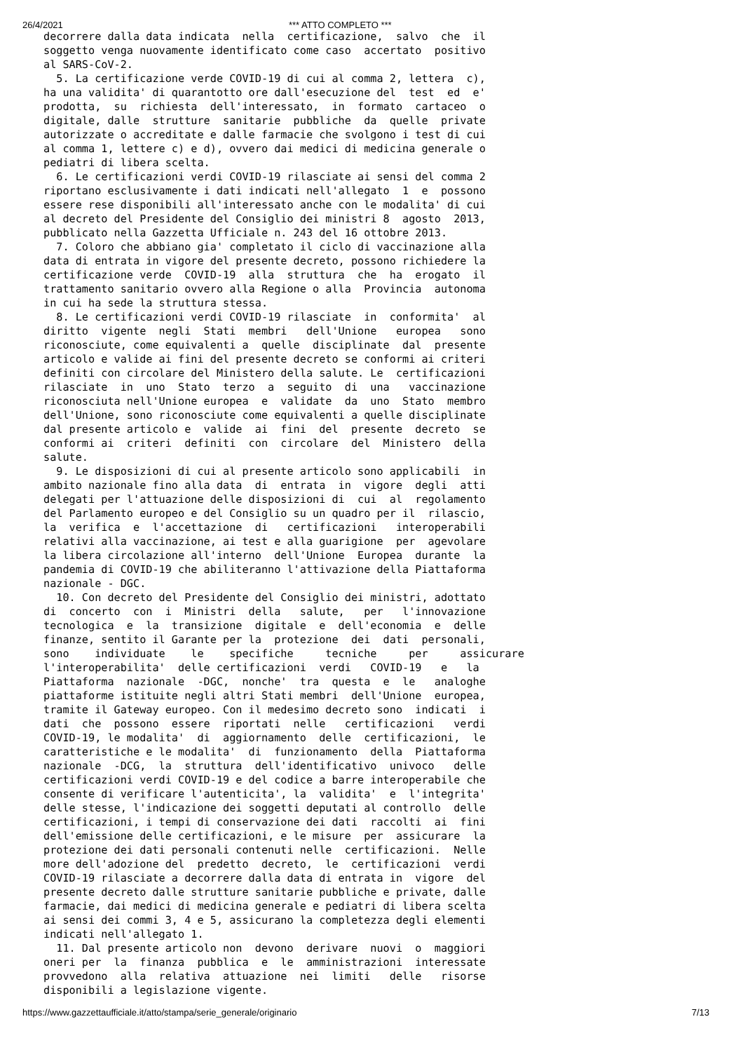26/4/2021 *** ATTO COMPLETO ***
decorrere dalla data indicata  nella  certificazione,  salvo  che  il
soggetto venga nuovamente identificato come caso  accertato  positivo
al SARS-CoV-2.
  5. La certificazione verde COVID-19 di cui al comma 2, lettera  c),
ha una validita' di quarantotto ore dall'esecuzione del  test  ed  e'
prodotta,  su  richiesta  dell'interessato,  in  formato  cartaceo  o
digitale, dalle  strutture  sanitarie  pubbliche  da  quelle  private
autorizzate o accreditate e dalle farmacie che svolgono i test di cui
al comma 1, lettere c) e d), ovvero dai medici di medicina generale o
pediatri di libera scelta.
  6. Le certificazioni verdi COVID-19 rilasciate ai sensi del comma 2
riportano esclusivamente i dati indicati nell'allegato  1  e  possono
essere rese disponibili all'interessato anche con le modalita' di cui
al decreto del Presidente del Consiglio dei ministri 8  agosto  2013,
pubblicato nella Gazzetta Ufficiale n. 243 del 16 ottobre 2013.
  7. Coloro che abbiano gia' completato il ciclo di vaccinazione alla
data di entrata in vigore del presente decreto, possono richiedere la
certificazione verde  COVID-19  alla  struttura  che  ha  erogato  il
trattamento sanitario ovvero alla Regione o alla  Provincia  autonoma
in cui ha sede la struttura stessa.
  8. Le certificazioni verdi COVID-19 rilasciate  in  conformita'  al
diritto  vigente  negli  Stati  membri   dell'Unione   europea   sono
riconosciute, come equivalenti a  quelle  disciplinate  dal  presente
articolo e valide ai fini del presente decreto se conformi ai criteri
definiti con circolare del Ministero della salute. Le  certificazioni
rilasciate  in  uno  Stato  terzo  a  seguito  di  una   vaccinazione
riconosciuta nell'Unione europea  e  validate  da  uno  Stato  membro
dell'Unione, sono riconosciute come equivalenti a quelle disciplinate
dal presente articolo e  valide  ai  fini  del  presente  decreto  se
conformi ai  criteri  definiti  con  circolare  del  Ministero  della
salute.
  9. Le disposizioni di cui al presente articolo sono applicabili  in
ambito nazionale fino alla data  di  entrata  in  vigore  degli  atti
delegati per l'attuazione delle disposizioni di  cui  al  regolamento
del Parlamento europeo e del Consiglio su un quadro per il  rilascio,
la  verifica  e  l'accettazione  di   certificazioni   interoperabili
relativi alla vaccinazione, ai test e alla guarigione  per  agevolare
la libera circolazione all'interno  dell'Unione  Europea  durante  la
pandemia di COVID-19 che abiliteranno l'attivazione della Piattaforma
nazionale - DGC.
  10. Con decreto del Presidente del Consiglio dei ministri, adottato
di  concerto  con  i  Ministri  della   salute,   per   l'innovazione
tecnologica  e  la  transizione  digitale  e  dell'economia  e  delle
finanze, sentito il Garante per la  protezione  dei  dati  personali,
sono    individuate    le    specifiche     tecniche     per     assicurare
l'interoperabilita'  delle certificazioni  verdi   COVID-19   e   la
Piattaforma  nazionale  -DGC,  nonche'  tra  questa  e  le   analoghe
piattaforme istituite negli altri Stati membri  dell'Unione  europea,
tramite il Gateway europeo. Con il medesimo decreto sono  indicati  i
dati  che  possono  essere  riportati  nelle   certificazioni   verdi
COVID-19, le modalita'  di  aggiornamento  delle  certificazioni,  le
caratteristiche e le modalita'  di  funzionamento  della  Piattaforma
nazionale  -DCG,  la  struttura  dell'identificativo  univoco   delle
certificazioni verdi COVID-19 e del codice a barre interoperabile che
consente di verificare l'autenticita', la  validita'  e  l'integrita'
delle stesse, l'indicazione dei soggetti deputati al controllo  delle
certificazioni, i tempi di conservazione dei dati  raccolti  ai  fini
dell'emissione delle certificazioni, e le misure  per  assicurare  la
protezione dei dati personali contenuti nelle  certificazioni.  Nelle
more dell'adozione del  predetto  decreto,  le  certificazioni  verdi
COVID-19 rilasciate a decorrere dalla data di entrata in  vigore  del
presente decreto dalle strutture sanitarie pubbliche e private, dalle
farmacie, dai medici di medicina generale e pediatri di libera scelta
ai sensi dei commi 3, 4 e 5, assicurano la completezza degli elementi
indicati nell'allegato 1.
  11. Dal presente articolo non  devono  derivare  nuovi  o  maggiori
oneri per  la  finanza  pubblica  e  le  amministrazioni  interessate
provvedono  alla  relativa  attuazione  nei  limiti   delle   risorse
disponibili a legislazione vigente.
https://www.gazzettaufficiale.it/atto/stampa/serie_generale/originario 7/13